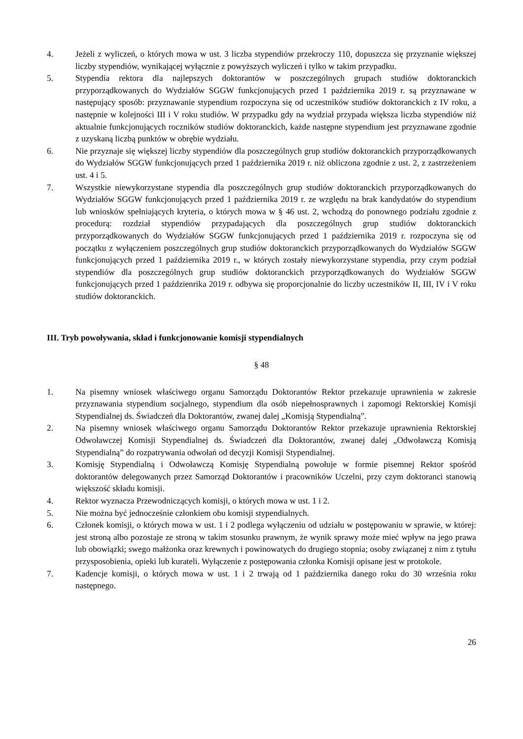4. Jeżeli z wyliczeń, o których mowa w ust. 3 liczba stypendiów przekroczy 110, dopuszcza się przyznanie większej liczby stypendiów, wynikającej wyłącznie z powyższych wyliczeń i tylko w takim przypadku.
5. Stypendia rektora dla najlepszych doktorantów w poszczególnych grupach studiów doktoranckich przyporządkowanych do Wydziałów SGGW funkcjonujących przed 1 października 2019 r. są przyznawane w następujący sposób: przyznawanie stypendium rozpoczyna się od uczestników studiów doktoranckich z IV roku, a następnie w kolejności III i V roku studiów. W przypadku gdy na wydział przypada większa liczba stypendiów niż aktualnie funkcjonujących roczników studiów doktoranckich, każde następne stypendium jest przyznawane zgodnie z uzyskaną liczbą punktów w obrębie wydziału.
6. Nie przyznaje się większej liczby stypendiów dla poszczególnych grup studiów doktoranckich przyporządkowanych do Wydziałów SGGW funkcjonujących przed 1 października 2019 r. niż obliczona zgodnie z ust. 2, z zastrzeżeniem ust. 4 i 5.
7. Wszystkie niewykorzystane stypendia dla poszczególnych grup studiów doktoranckich przyporządkowanych do Wydziałów SGGW funkcjonujących przed 1 października 2019 r. ze względu na brak kandydatów do stypendium lub wniosków spełniających kryteria, o których mowa w § 46 ust. 2, wchodzą do ponownego podziału zgodnie z procedurą: rozdział stypendiów przypadających dla poszczególnych grup studiów doktoranckich przyporządkowanych do Wydziałów SGGW funkcjonujących przed 1 października 2019 r. rozpoczyna się od początku z wyłączeniem poszczególnych grup studiów doktoranckich przyporządkowanych do Wydziałów SGGW funkcjonujących przed 1 października 2019 r., w których zostały niewykorzystane stypendia, przy czym podział stypendiów dla poszczególnych grup studiów doktoranckich przyporządkowanych do Wydziałów SGGW funkcjonujących przed 1 paździenrika 2019 r. odbywa się proporcjonalnie do liczby uczestników II, III, IV i V roku studiów doktoranckich.
III. Tryb powoływania, skład i funkcjonowanie komisji stypendialnych
§ 48
1. Na pisemny wniosek właściwego organu Samorządu Doktorantów Rektor przekazuje uprawnienia w zakresie przyznawania stypendium socjalnego, stypendium dla osób niepełnosprawnych i zapomogi Rektorskiej Komisji Stypendialnej ds. Świadczeń dla Doktorantów, zwanej dalej „Komisją Stypendialną”.
2. Na pisemny wniosek właściwego organu Samorządu Doktorantów Rektor przekazuje uprawnienia Rektorskiej Odwoławczej Komisji Stypendialnej ds. Świadczeń dla Doktorantów, zwanej dalej „Odwoławczą Komisją Stypendialną” do rozpatrywania odwołań od decyzji Komisji Stypendialnej.
3. Komisję Stypendialną i Odwoławczą Komisję Stypendialną powołuje w formie pisemnej Rektor spośród doktorantów delegowanych przez Samorząd Doktorantów i pracowników Uczelni, przy czym doktoranci stanowią większość składu komisji.
4. Rektor wyznacza Przewodniczących komisji, o których mowa w ust. 1 i 2.
5. Nie można być jednocześnie członkiem obu komisji stypendialnych.
6. Członek komisji, o których mowa w ust. 1 i 2 podlega wyłączeniu od udziału w postępowaniu w sprawie, w której: jest stroną albo pozostaje ze stroną w takim stosunku prawnym, że wynik sprawy może mieć wpływ na jego prawa lub obowiązki; swego małżonka oraz krewnych i powinowatych do drugiego stopnia; osoby związanej z nim z tytułu przysposobienia, opieki lub kurateli. Wyłączenie z postępowania członka Komisji opisane jest w protokole.
7. Kadencje komisji, o których mowa w ust. 1 i 2 trwają od 1 października danego roku do 30 września roku następnego.
26